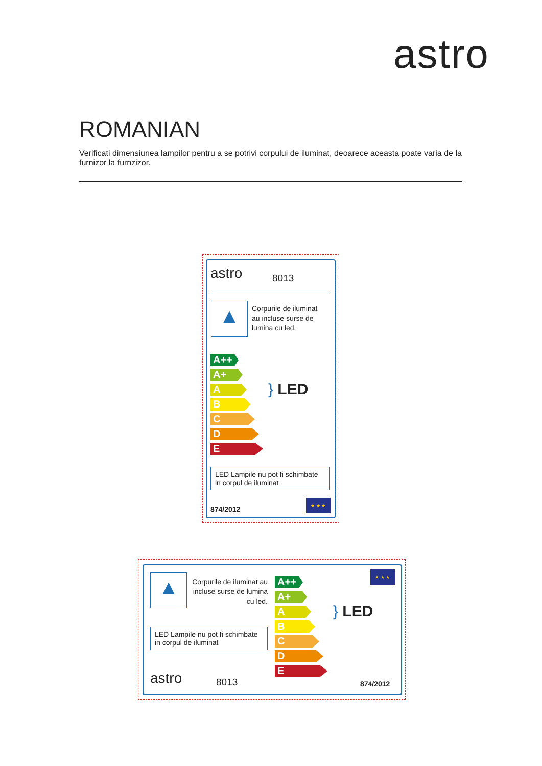astro
ROMANIAN
Verificati dimensiunea lampilor pentru a se potrivi corpului de iluminat, deoarece aceasta poate varia de la furnizor la furnzizor.
astro 8013
▲
Corpurile de iluminat
au incluse surse de
lumina cu led.
A++
A+
A
B
C
D
E
} LED
LED Lampile nu pot fi schimbate in corpul de iluminat
874/2012
★ ★ ★
▲
Corpurile de iluminat au incluse surse de lumina cu led.
LED Lampile nu pot fi schimbate in corpul de iluminat
astro 8013
A++
A+
A
B
C
D
E
} LED
★ ★ ★
874/2012